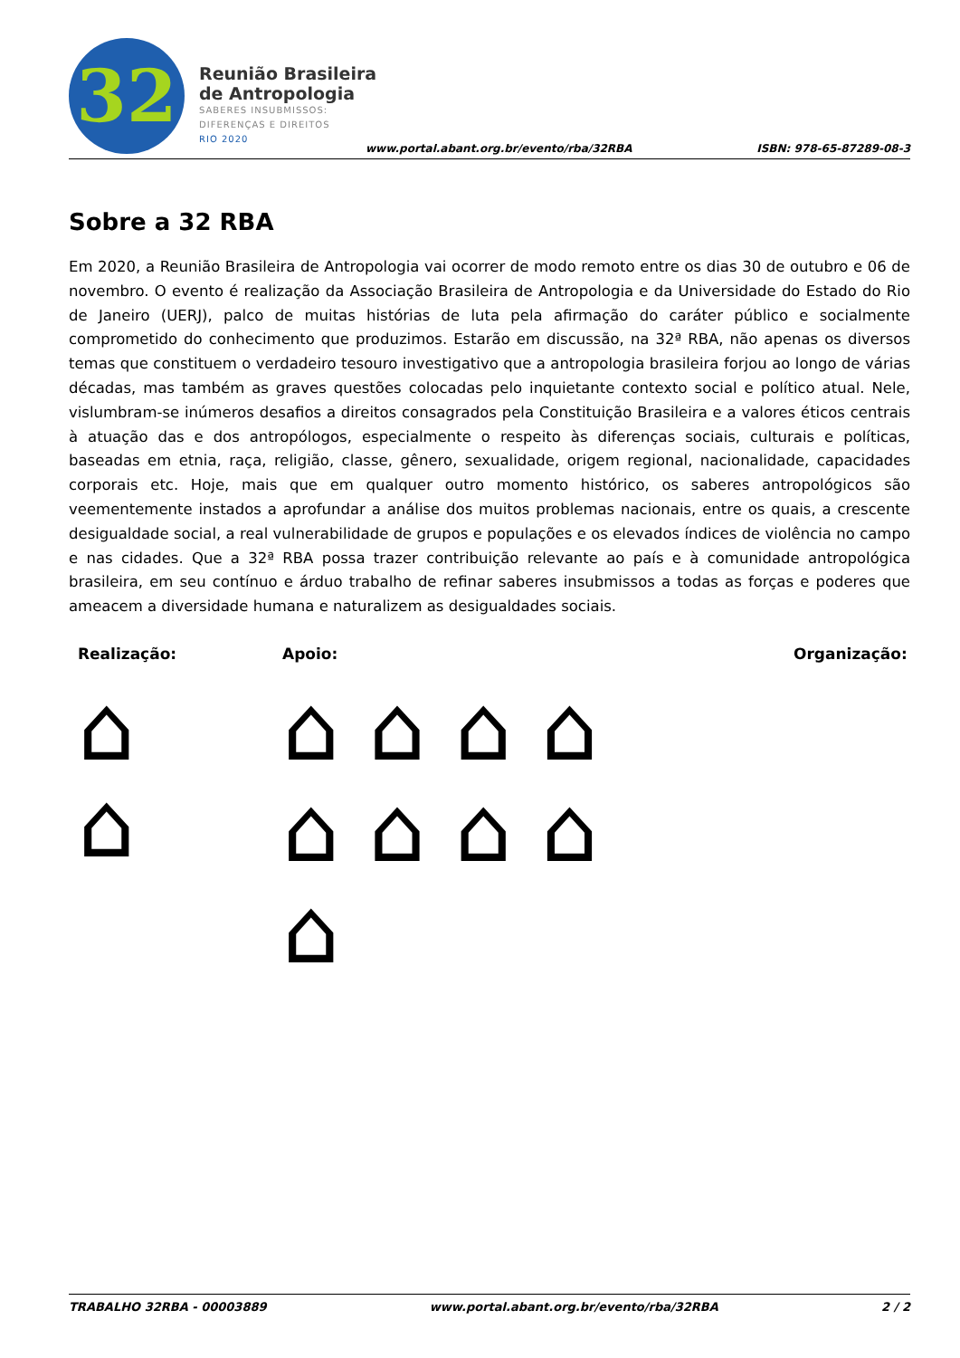32
Reunião Brasileira
de Antropologia
SABERES INSUBMISSOS:
DIFERENÇAS E DIREITOS
RIO 2020
www.portal.abant.org.br/evento/rba/32RBA
ISBN: 978-65-87289-08-3
Sobre a 32 RBA
Em 2020, a Reunião Brasileira de Antropologia vai ocorrer de modo remoto entre os dias 30 de outubro e 06 de novembro. O evento é realização da Associação Brasileira de Antropologia e da Universidade do Estado do Rio de Janeiro (UERJ), palco de muitas histórias de luta pela afirmação do caráter público e socialmente comprometido do conhecimento que produzimos. Estarão em discussão, na 32ª RBA, não apenas os diversos temas que constituem o verdadeiro tesouro investigativo que a antropologia brasileira forjou ao longo de várias décadas, mas também as graves questões colocadas pelo inquietante contexto social e político atual. Nele, vislumbram-se inúmeros desafios a direitos consagrados pela Constituição Brasileira e a valores éticos centrais à atuação das e dos antropólogos, especialmente o respeito às diferenças sociais, culturais e políticas, baseadas em etnia, raça, religião, classe, gênero, sexualidade, origem regional, nacionalidade, capacidades corporais etc. Hoje, mais que em qualquer outro momento histórico, os saberes antropológicos são veementemente instados a aprofundar a análise dos muitos problemas nacionais, entre os quais, a crescente desigualdade social, a real vulnerabilidade de grupos e populações e os elevados índices de violência no campo e nas cidades. Que a 32ª RBA possa trazer contribuição relevante ao país e à comunidade antropológica brasileira, em seu contínuo e árduo trabalho de refinar saberes insubmissos a todas as forças e poderes que ameacem a diversidade humana e naturalizem as desigualdades sociais.
Realização: Apoio: Organização:
⌂
⌂
⌂ ⌂ ⌂ ⌂
⌂ ⌂ ⌂ ⌂
⌂
TRABALHO 32RBA - 00003889 www.portal.abant.org.br/evento/rba/32RBA 2 / 2